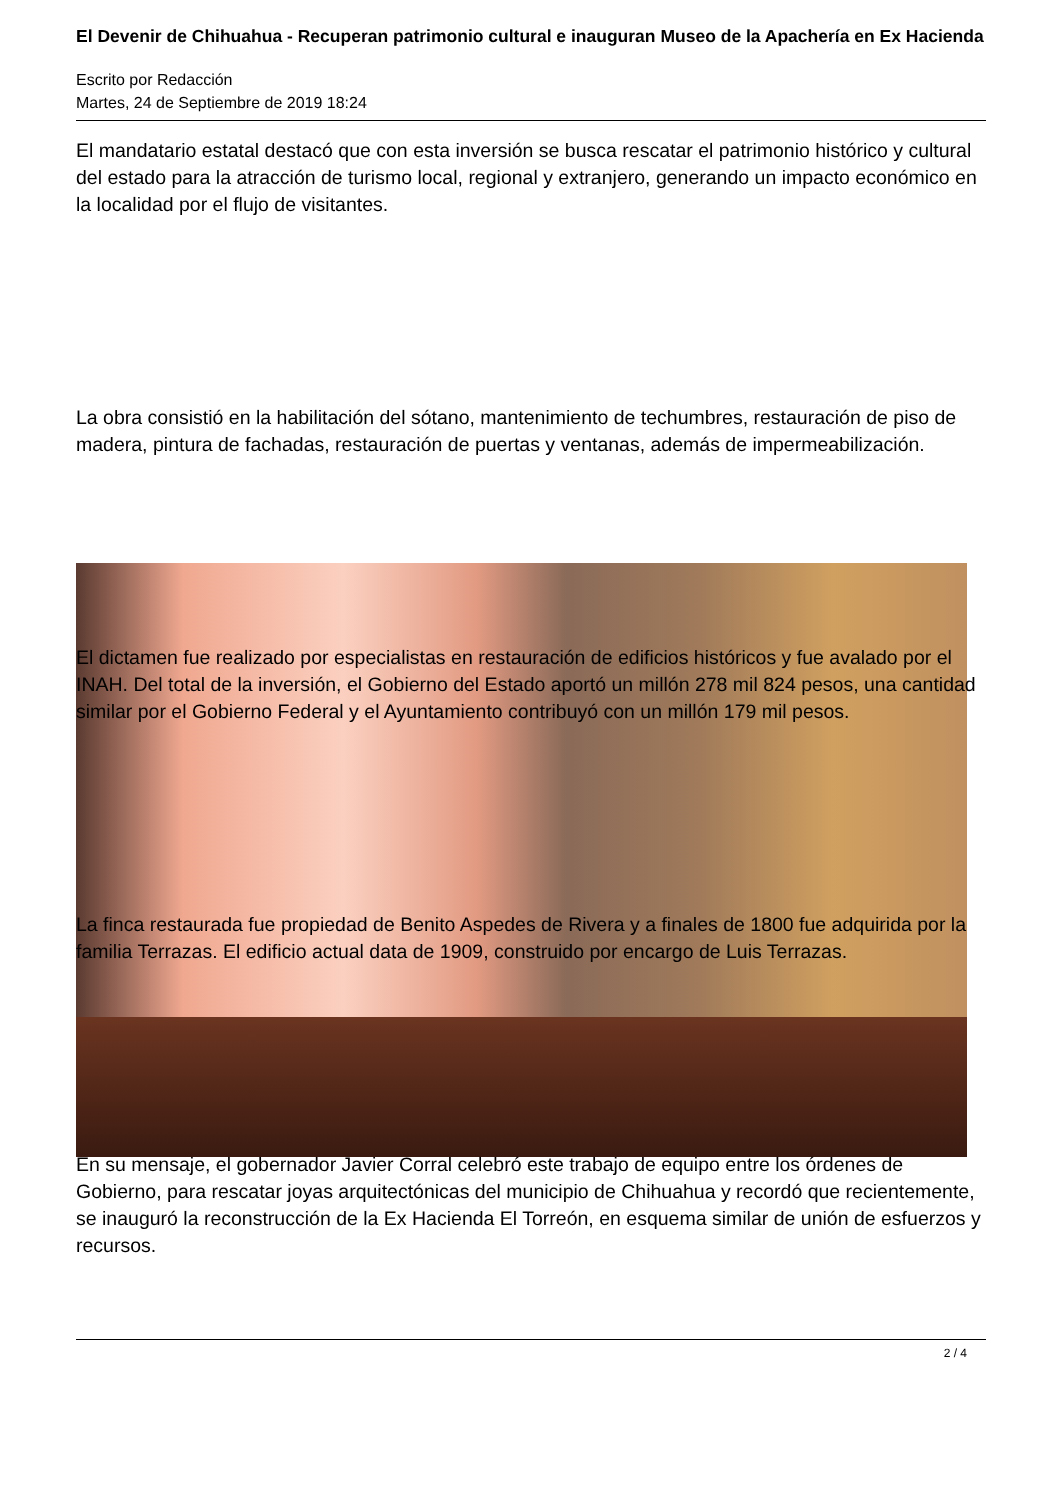El Devenir de Chihuahua - Recuperan patrimonio cultural e inauguran Museo de la Apachería en Ex Hacienda
Escrito por Redacción
Martes, 24 de Septiembre de 2019 18:24
El mandatario estatal destacó que con esta inversión se busca rescatar el patrimonio histórico y cultural del estado para la atracción de turismo local, regional y extranjero, generando un impacto económico en la localidad por el flujo de visitantes.
La obra consistió en la habilitación del sótano, mantenimiento de techumbres, restauración de piso de madera, pintura de fachadas, restauración de puertas y ventanas, además de impermeabilización.
El dictamen fue realizado por especialistas en restauración de edificios históricos y fue avalado por el INAH. Del total de la inversión, el Gobierno del Estado aportó un millón 278 mil 824 pesos, una cantidad similar por el Gobierno Federal y el Ayuntamiento contribuyó con un millón 179 mil pesos.
La finca restaurada fue propiedad de Benito Aspedes de Rivera y a finales de 1800 fue adquirida por la familia Terrazas. El edificio actual data de 1909, construido por encargo de Luis Terrazas.
En su mensaje, el gobernador Javier Corral celebró este trabajo de equipo entre los órdenes de Gobierno, para rescatar joyas arquitectónicas del municipio de Chihuahua y recordó que recientemente, se inauguró la reconstrucción de la Ex Hacienda El Torreón, en esquema similar de unión de esfuerzos y recursos.
2 / 4